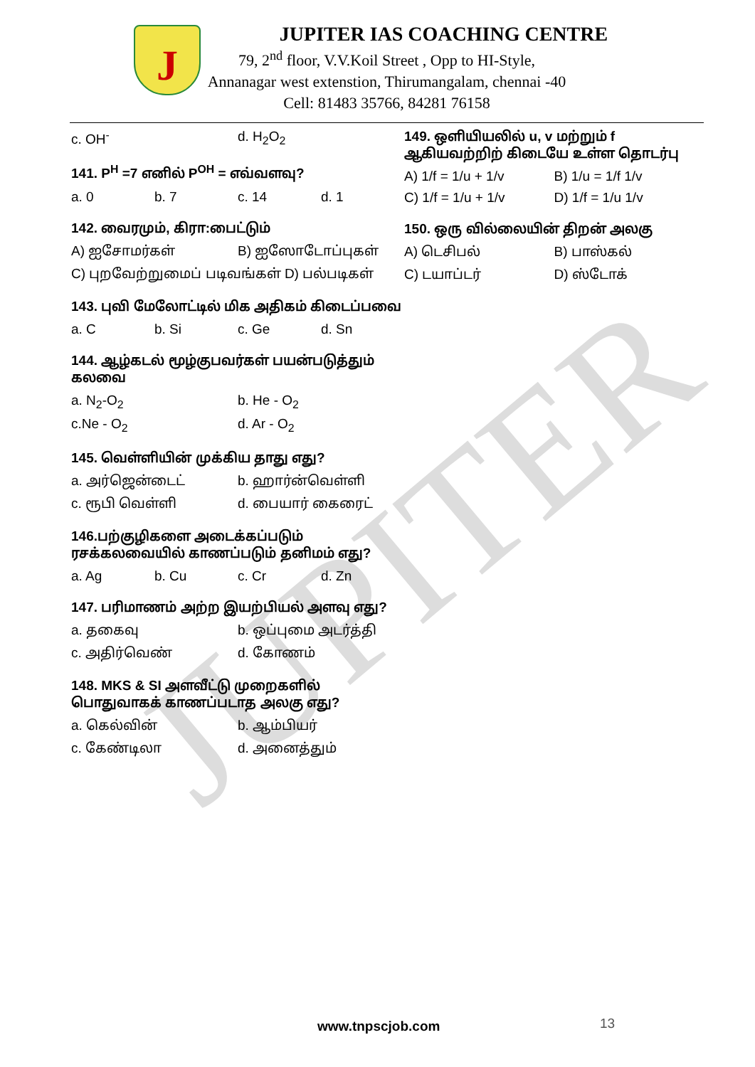JUPITER
J
JUPITER IAS COACHING CENTRE
79, 2<sup>nd</sup> floor, V.V.Koil Street , Opp to HI-Style,
Annanagar west extenstion, Thirumangalam, chennai -40
Cell: 81483 35766, 84281 76158
c. OH<sup>-</sup> d. H<sub>2</sub>O<sub>2</sub>
141. P<sup>H</sup> =7 எனில் P<sup>OH</sup> = எவ்வளவு?
a. 0 b. 7 c. 14 d. 1
142. வைரமும், கிரா:பைட்டும்
A) ஐசோமர்கள் B) ஐஸோடோப்புகள்
C) புறவேற்றுமைப் படிவங்கள் D) பல்படிகள்
143. புவி மேலோட்டில் மிக அதிகம் கிடைப்பவை
a. C b. Si c. Ge d. Sn
144. ஆழ்கடல் மூழ்குபவர்கள் பயன்படுத்தும் கலவை
a. N<sub>2</sub>-O<sub>2</sub> b. He - O<sub>2</sub>
c.Ne - O<sub>2</sub> d. Ar - O<sub>2</sub>
145. வெள்ளியின் முக்கிய தாது எது?
a. அர்ஜென்டைட் b. ஹார்ன்வெள்ளி
c. ரூபி வெள்ளி d. பையார் கைரைட்
146.பற்குழிகளை அடைக்கப்படும் ரசக்கலவையில் காணப்படும் தனிமம் எது?
a. Ag b. Cu c. Cr d. Zn
147. பரிமாணம் அற்ற இயற்பியல் அளவு எது?
a. தகைவு b. ஒப்புமை அடர்த்தி
c. அதிர்வெண் d. கோணம்
148. MKS & SI அளவீட்டு முறைகளில் பொதுவாகக் காணப்படாத அலகு எது?
a. கெல்வின் b. ஆம்பியர்
c. கேண்டிலா d. அனைத்தும்
149. ஒளியியலில் u, v மற்றும் f ஆகியவற்றிற் கிடையே உள்ள தொடர்பு
A) 1/f = 1/u + 1/v B) 1/u = 1/f 1/v
C) 1/f = 1/u + 1/v D) 1/f = 1/u 1/v
150. ஒரு வில்லையின் திறன் அலகு
A) டெசிபல் B) பாஸ்கல்
C) டயாப்டர் D) ஸ்டோக்
www.tnpscjob.com 13